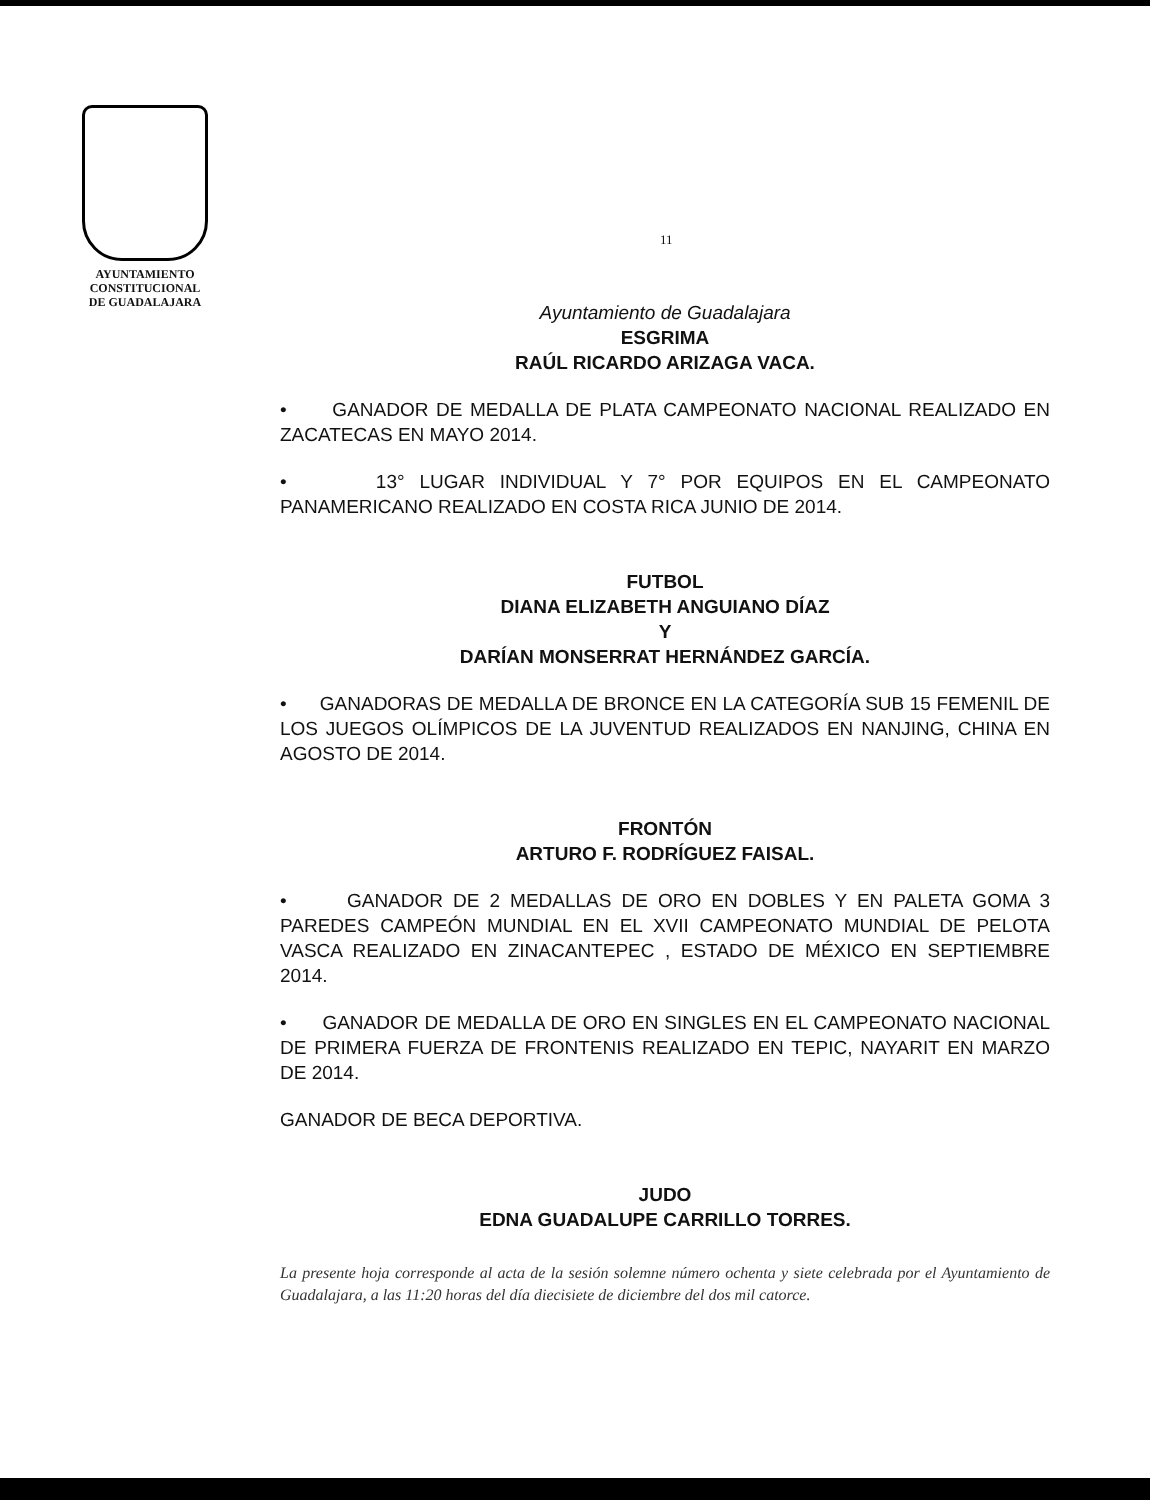AYUNTAMIENTO
CONSTITUCIONAL
DE GUADALAJARA
11
Ayuntamiento de Guadalajara
ESGRIMA
RAÚL RICARDO ARIZAGA VACA.
• GANADOR DE MEDALLA DE PLATA CAMPEONATO NACIONAL REALIZADO EN ZACATECAS EN MAYO 2014.
• 13° LUGAR INDIVIDUAL Y 7° POR EQUIPOS EN EL CAMPEONATO PANAMERICANO REALIZADO EN COSTA RICA JUNIO DE 2014.
FUTBOL
DIANA ELIZABETH ANGUIANO DÍAZ
Y
DARÍAN MONSERRAT HERNÁNDEZ GARCÍA.
• GANADORAS DE MEDALLA DE BRONCE EN LA CATEGORÍA SUB 15 FEMENIL DE LOS JUEGOS OLÍMPICOS DE LA JUVENTUD REALIZADOS EN NANJING, CHINA EN AGOSTO DE 2014.
FRONTÓN
ARTURO F. RODRÍGUEZ FAISAL.
• GANADOR DE 2 MEDALLAS DE ORO EN DOBLES Y EN PALETA GOMA 3 PAREDES CAMPEÓN MUNDIAL EN EL XVII CAMPEONATO MUNDIAL DE PELOTA VASCA REALIZADO EN ZINACANTEPEC , ESTADO DE MÉXICO EN SEPTIEMBRE 2014.
• GANADOR DE MEDALLA DE ORO EN SINGLES EN EL CAMPEONATO NACIONAL DE PRIMERA FUERZA DE FRONTENIS REALIZADO EN TEPIC, NAYARIT EN MARZO DE 2014.
GANADOR DE BECA DEPORTIVA.
JUDO
EDNA GUADALUPE CARRILLO TORRES.
La presente hoja corresponde al acta de la sesión solemne número ochenta y siete celebrada por el Ayuntamiento de Guadalajara, a las 11:20 horas del día diecisiete de diciembre del dos mil catorce.